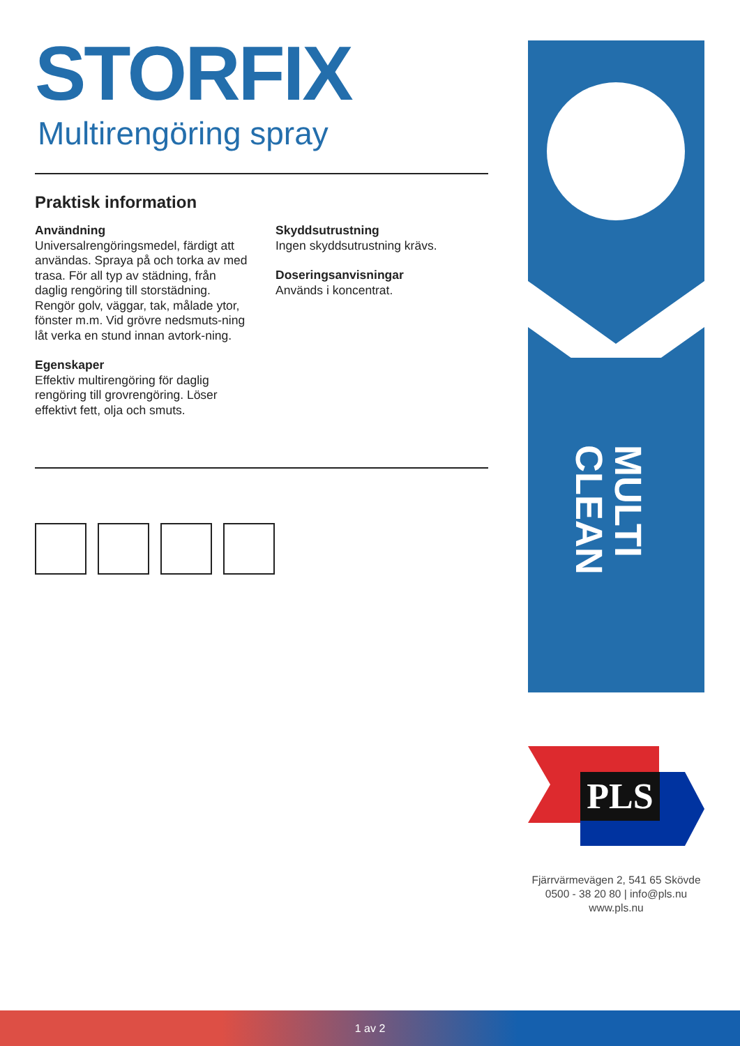STORFIX
Multirengöring spray
Praktisk information
Användning
Universalrengöringsmedel, färdigt att användas. Spraya på och torka av med trasa. För all typ av städning, från daglig rengöring till storstädning. Rengör golv, väggar, tak, målade ytor, fönster m.m. Vid grövre nedsmuts-ning låt verka en stund innan avtork-ning.
Egenskaper
Effektiv multirengöring för daglig rengöring till grovrengöring. Löser effektivt fett, olja och smuts.
Skyddsutrustning
Ingen skyddsutrustning krävs.
Doseringsanvisningar
Används i koncentrat.
MULTI CLEAN
PLS
Fjärrvärmevägen 2, 541 65 Skövde
0500 - 38 20 80 | info@pls.nu
www.pls.nu
1 av 2